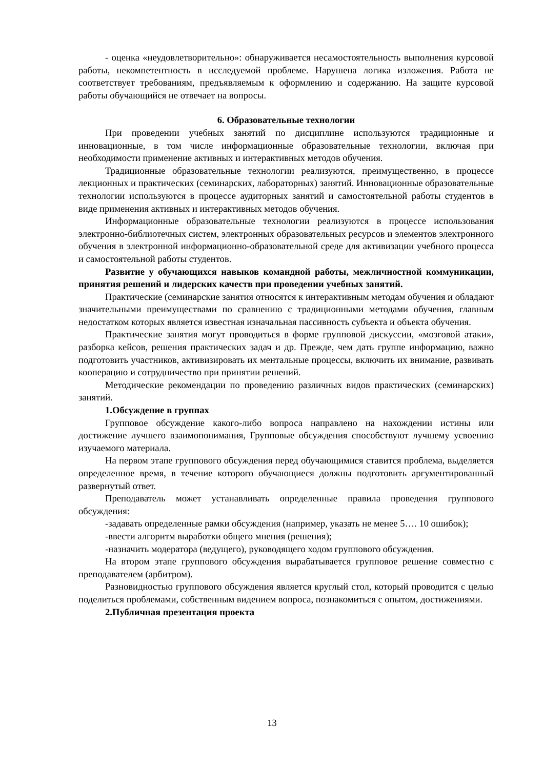- оценка «неудовлетворительно»: обнаруживается несамостоятельность выполнения курсовой работы, некомпетентность в исследуемой проблеме. Нарушена логика изложения. Работа не соответствует требованиям, предъявляемым к оформлению и содержанию. На защите курсовой работы обучающийся не отвечает на вопросы.
6. Образовательные технологии
При проведении учебных занятий по дисциплине используются традиционные и инновационные, в том числе информационные образовательные технологии, включая при необходимости применение активных и интерактивных методов обучения.
Традиционные образовательные технологии реализуются, преимущественно, в процессе лекционных и практических (семинарских, лабораторных) занятий. Инновационные образовательные технологии используются в процессе аудиторных занятий и самостоятельной работы студентов в виде применения активных и интерактивных методов обучения.
Информационные образовательные технологии реализуются в процессе использования электронно-библиотечных систем, электронных образовательных ресурсов и элементов электронного обучения в электронной информационно-образовательной среде для активизации учебного процесса и самостоятельной работы студентов.
Развитие у обучающихся навыков командной работы, межличностной коммуникации, принятия решений и лидерских качеств при проведении учебных занятий.
Практические (семинарские занятия относятся к интерактивным методам обучения и обладают значительными преимуществами по сравнению с традиционными методами обучения, главным недостатком которых является известная изначальная пассивность субъекта и объекта обучения.
Практические занятия могут проводиться в форме групповой дискуссии, «мозговой атаки», разборка кейсов, решения практических задач и др. Прежде, чем дать группе информацию, важно подготовить участников, активизировать их ментальные процессы, включить их внимание, развивать кооперацию и сотрудничество при принятии решений.
Методические рекомендации по проведению различных видов практических (семинарских) занятий.
1.Обсуждение в группах
Групповое обсуждение какого-либо вопроса направлено на нахождении истины или достижение лучшего взаимопонимания, Групповые обсуждения способствуют лучшему усвоению изучаемого материала.
На первом этапе группового обсуждения перед обучающимися ставится проблема, выделяется определенное время, в течение которого обучающиеся должны подготовить аргументированный развернутый ответ.
Преподаватель может устанавливать определенные правила проведения группового обсуждения:
-задавать определенные рамки обсуждения (например, указать не менее 5…. 10 ошибок);
-ввести алгоритм выработки общего мнения (решения);
-назначить модератора (ведущего), руководящего ходом группового обсуждения.
На втором этапе группового обсуждения вырабатывается групповое решение совместно с преподавателем (арбитром).
Разновидностью группового обсуждения является круглый стол, который проводится с целью поделиться проблемами, собственным видением вопроса, познакомиться с опытом, достижениями.
2.Публичная презентация проекта
13